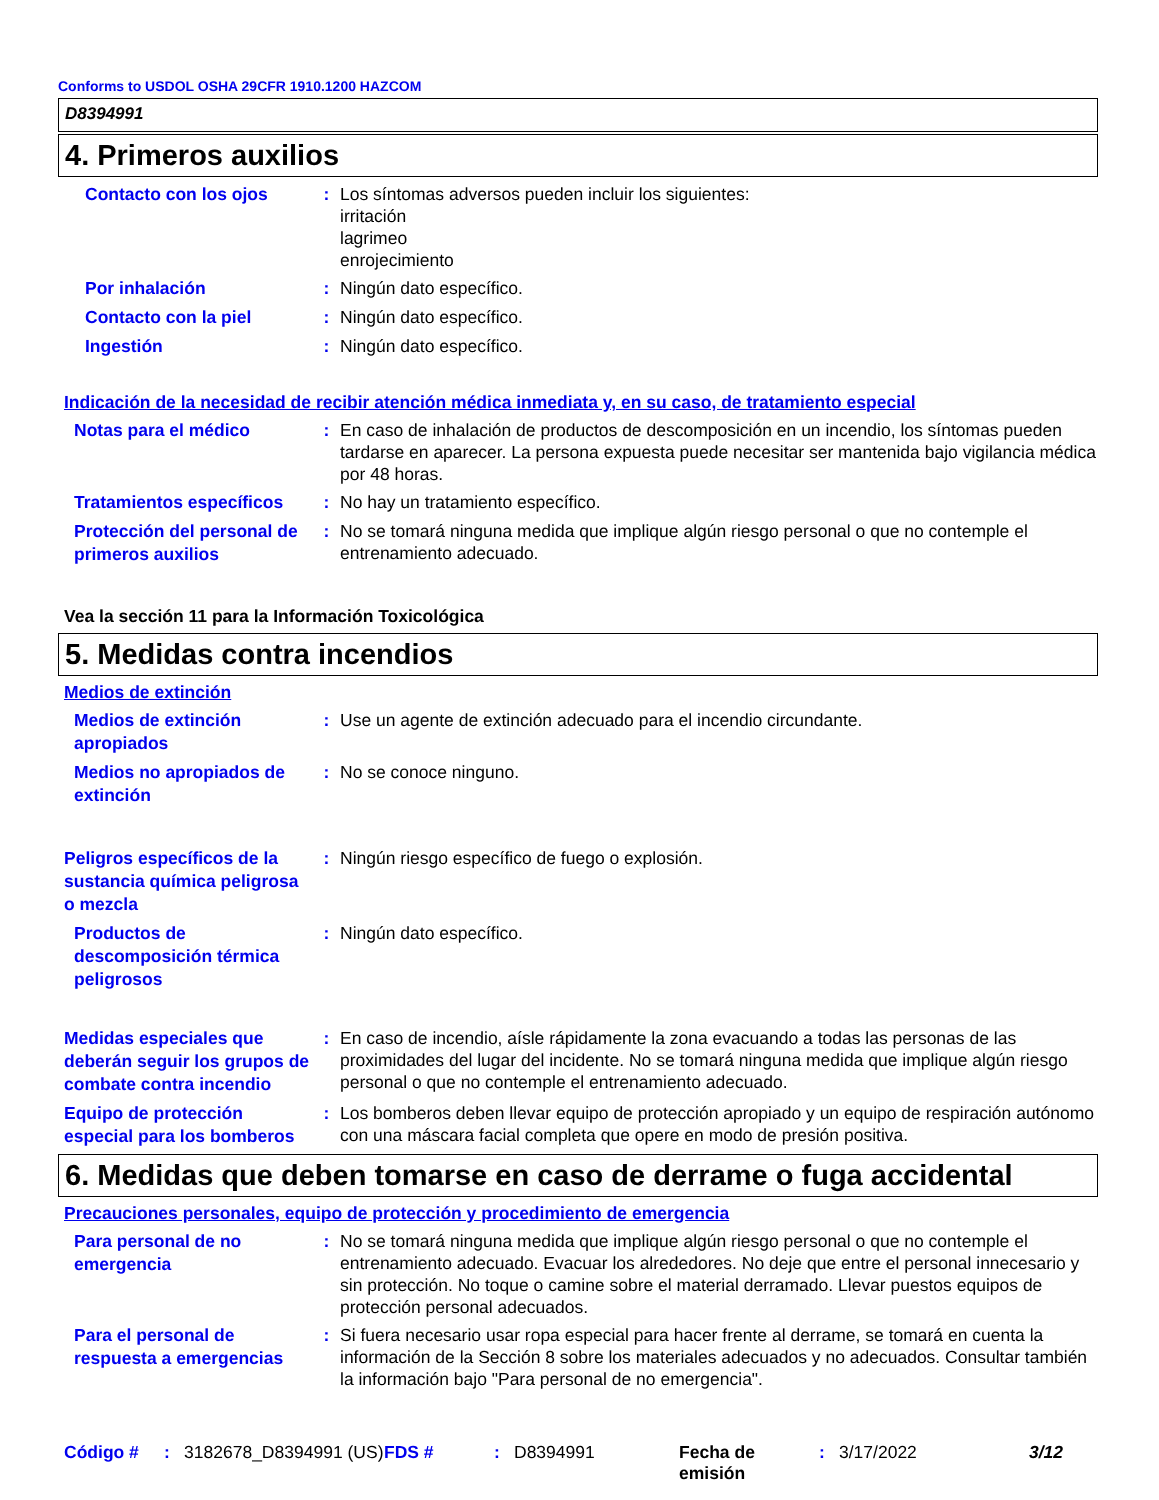Conforms to USDOL OSHA 29CFR 1910.1200 HAZCOM
D8394991
4. Primeros auxilios
Contacto con los ojos
: Los síntomas adversos pueden incluir los siguientes:
irritación
lagrimeo
enrojecimiento
Por inhalación
: Ningún dato específico.
Contacto con la piel
: Ningún dato específico.
Ingestión
: Ningún dato específico.
Indicación de la necesidad de recibir atención médica inmediata y, en su caso, de tratamiento especial
Notas para el médico
: En caso de inhalación de productos de descomposición en un incendio, los síntomas pueden tardarse en aparecer. La persona expuesta puede necesitar ser mantenida bajo vigilancia médica por 48 horas.
Tratamientos específicos
: No hay un tratamiento específico.
Protección del personal de primeros auxilios
: No se tomará ninguna medida que implique algún riesgo personal o que no contemple el entrenamiento adecuado.
Vea la sección 11 para la Información Toxicológica
5. Medidas contra incendios
Medios de extinción
Medios de extinción apropiados
: Use un agente de extinción adecuado para el incendio circundante.
Medios no apropiados de extinción
: No se conoce ninguno.
Peligros específicos de la sustancia química peligrosa o mezcla
: Ningún riesgo específico de fuego o explosión.
Productos de descomposición térmica peligrosos
: Ningún dato específico.
Medidas especiales que deberán seguir los grupos de combate contra incendio
: En caso de incendio, aísle rápidamente la zona evacuando a todas las personas de las proximidades del lugar del incidente. No se tomará ninguna medida que implique algún riesgo personal o que no contemple el entrenamiento adecuado.
Equipo de protección especial para los bomberos
: Los bomberos deben llevar equipo de protección apropiado y un equipo de respiración autónomo con una máscara facial completa que opere en modo de presión positiva.
6. Medidas que deben tomarse en caso de derrame o fuga accidental
Precauciones personales, equipo de protección y procedimiento de emergencia
Para personal de no emergencia
: No se tomará ninguna medida que implique algún riesgo personal o que no contemple el entrenamiento adecuado. Evacuar los alrededores. No deje que entre el personal innecesario y sin protección. No toque o camine sobre el material derramado. Llevar puestos equipos de protección personal adecuados.
Para el personal de respuesta a emergencias
: Si fuera necesario usar ropa especial para hacer frente al derrame, se tomará en cuenta la información de la Sección 8 sobre los materiales adecuados y no adecuados. Consultar también la información bajo "Para personal de no emergencia".
Código # : 3182678_D8394991 (US)
FDS # : D8394991 Fecha de emisión
: 3/17/2022 3/12